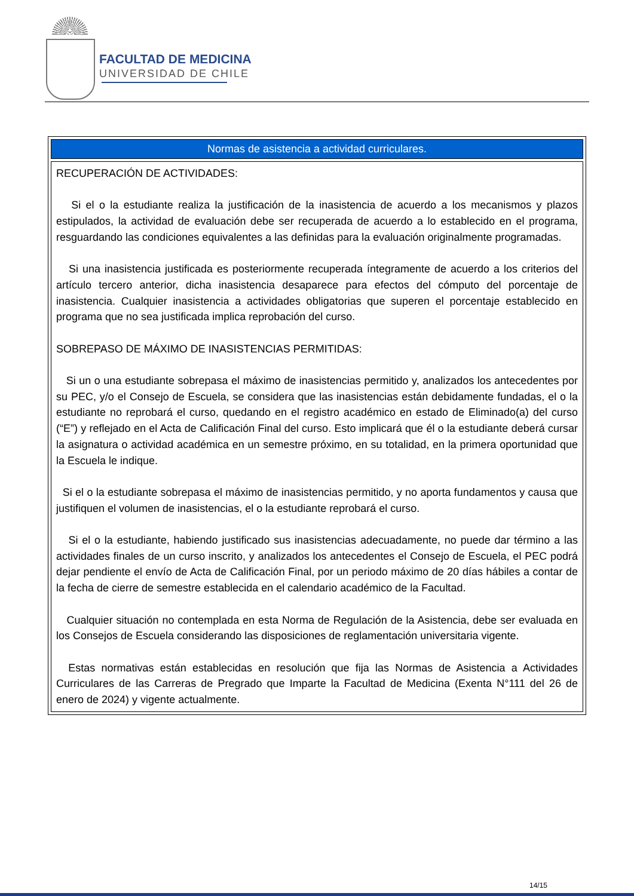FACULTAD DE MEDICINA
UNIVERSIDAD DE CHILE
| Normas de asistencia a actividad curriculares. |
| --- |
| RECUPERACIÓN DE ACTIVIDADES: Si el o la estudiante realiza la justificación de la inasistencia de acuerdo a los mecanismos y plazos estipulados, la actividad de evaluación debe ser recuperada de acuerdo a lo establecido en el programa, resguardando las condiciones equivalentes a las definidas para la evaluación originalmente programadas. Si una inasistencia justificada es posteriormente recuperada íntegramente de acuerdo a los criterios del artículo tercero anterior, dicha inasistencia desaparece para efectos del cómputo del porcentaje de inasistencia. Cualquier inasistencia a actividades obligatorias que superen el porcentaje establecido en programa que no sea justificada implica reprobación del curso. SOBREPASO DE MÁXIMO DE INASISTENCIAS PERMITIDAS: Si un o una estudiante sobrepasa el máximo de inasistencias permitido y, analizados los antecedentes por su PEC, y/o el Consejo de Escuela, se considera que las inasistencias están debidamente fundadas, el o la estudiante no reprobará el curso, quedando en el registro académico en estado de Eliminado(a) del curso (“E”) y reflejado en el Acta de Calificación Final del curso. Esto implicará que él o la estudiante deberá cursar la asignatura o actividad académica en un semestre próximo, en su totalidad, en la primera oportunidad que la Escuela le indique. Si el o la estudiante sobrepasa el máximo de inasistencias permitido, y no aporta fundamentos y causa que justifiquen el volumen de inasistencias, el o la estudiante reprobará el curso. Si el o la estudiante, habiendo justificado sus inasistencias adecuadamente, no puede dar término a las actividades finales de un curso inscrito, y analizados los antecedentes el Consejo de Escuela, el PEC podrá dejar pendiente el envío de Acta de Calificación Final, por un periodo máximo de 20 días hábiles a contar de la fecha de cierre de semestre establecida en el calendario académico de la Facultad. Cualquier situación no contemplada en esta Norma de Regulación de la Asistencia, debe ser evaluada en los Consejos de Escuela considerando las disposiciones de reglamentación universitaria vigente. Estas normativas están establecidas en resolución que fija las Normas de Asistencia a Actividades Curriculares de las Carreras de Pregrado que Imparte la Facultad de Medicina (Exenta N°111 del 26 de enero de 2024) y vigente actualmente. |
14/15